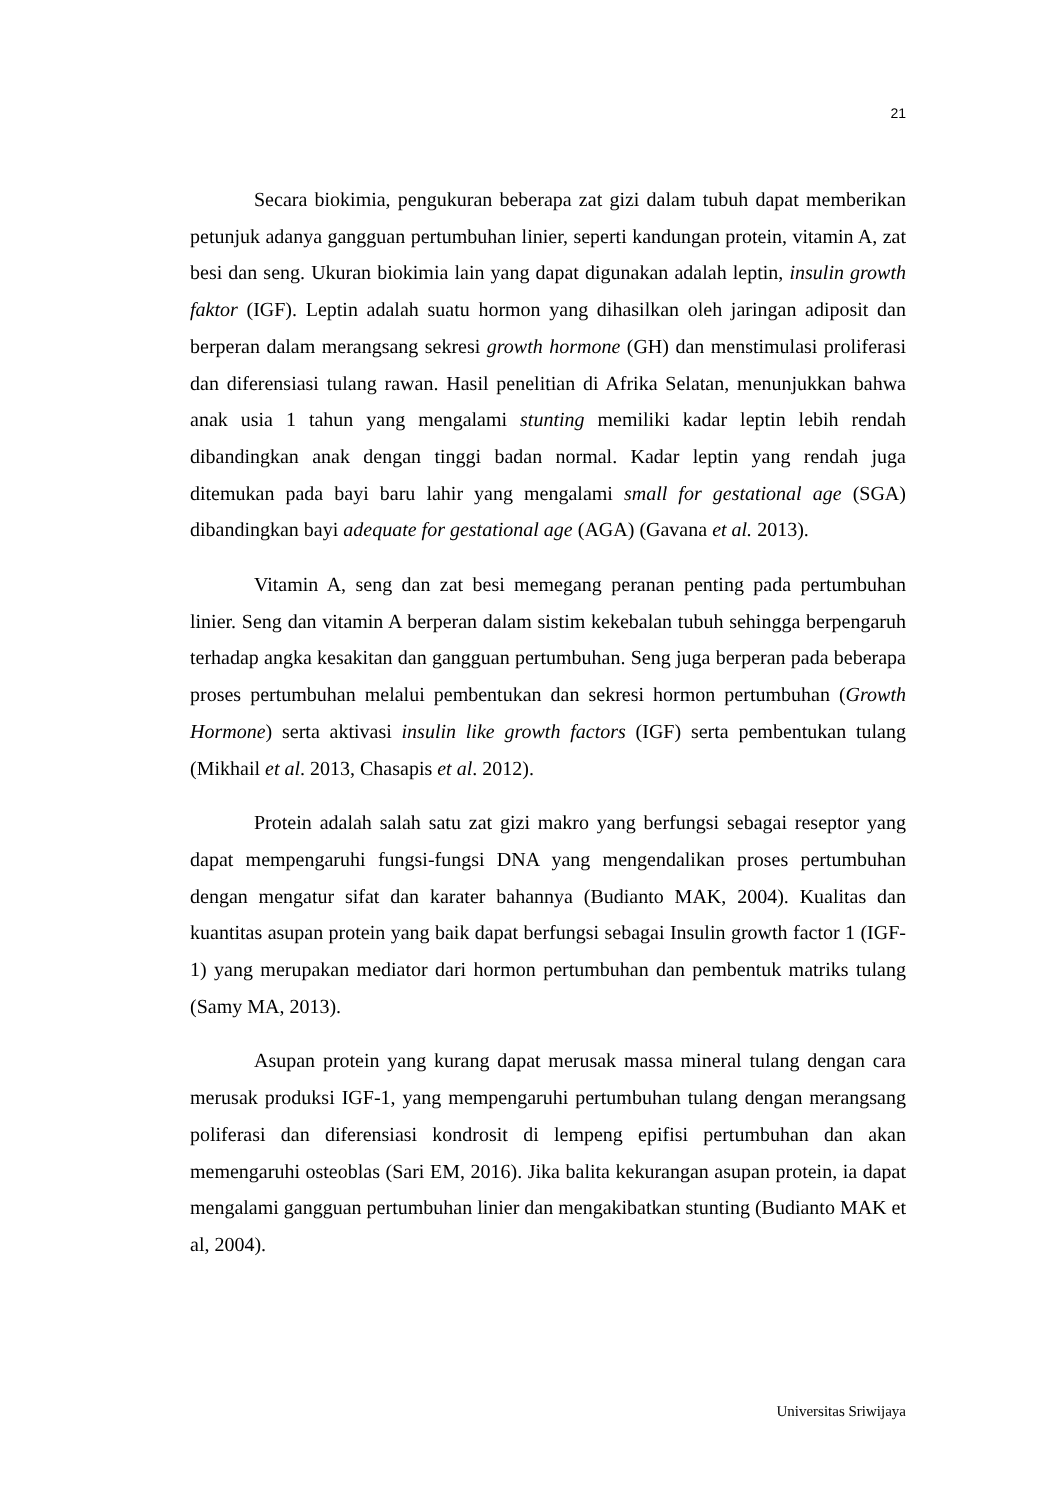21
Secara biokimia, pengukuran beberapa zat gizi dalam tubuh dapat memberikan petunjuk adanya gangguan pertumbuhan linier, seperti kandungan protein, vitamin A, zat besi dan seng. Ukuran biokimia lain yang dapat digunakan adalah leptin, insulin growth faktor (IGF). Leptin adalah suatu hormon yang dihasilkan oleh jaringan adiposit dan berperan dalam merangsang sekresi growth hormone (GH) dan menstimulasi proliferasi dan diferensiasi tulang rawan. Hasil penelitian di Afrika Selatan, menunjukkan bahwa anak usia 1 tahun yang mengalami stunting memiliki kadar leptin lebih rendah dibandingkan anak dengan tinggi badan normal. Kadar leptin yang rendah juga ditemukan pada bayi baru lahir yang mengalami small for gestational age (SGA) dibandingkan bayi adequate for gestational age (AGA) (Gavana et al. 2013).
Vitamin A, seng dan zat besi memegang peranan penting pada pertumbuhan linier. Seng dan vitamin A berperan dalam sistim kekebalan tubuh sehingga berpengaruh terhadap angka kesakitan dan gangguan pertumbuhan. Seng juga berperan pada beberapa proses pertumbuhan melalui pembentukan dan sekresi hormon pertumbuhan (Growth Hormone) serta aktivasi insulin like growth factors (IGF) serta pembentukan tulang (Mikhail et al. 2013, Chasapis et al. 2012).
Protein adalah salah satu zat gizi makro yang berfungsi sebagai reseptor yang dapat mempengaruhi fungsi-fungsi DNA yang mengendalikan proses pertumbuhan dengan mengatur sifat dan karater bahannya (Budianto MAK, 2004). Kualitas dan kuantitas asupan protein yang baik dapat berfungsi sebagai Insulin growth factor 1 (IGF-1) yang merupakan mediator dari hormon pertumbuhan dan pembentuk matriks tulang (Samy MA, 2013).
Asupan protein yang kurang dapat merusak massa mineral tulang dengan cara merusak produksi IGF-1, yang mempengaruhi pertumbuhan tulang dengan merangsang poliferasi dan diferensiasi kondrosit di lempeng epifisi pertumbuhan dan akan memengaruhi osteoblas (Sari EM, 2016). Jika balita kekurangan asupan protein, ia dapat mengalami gangguan pertumbuhan linier dan mengakibatkan stunting (Budianto MAK et al, 2004).
Universitas Sriwijaya